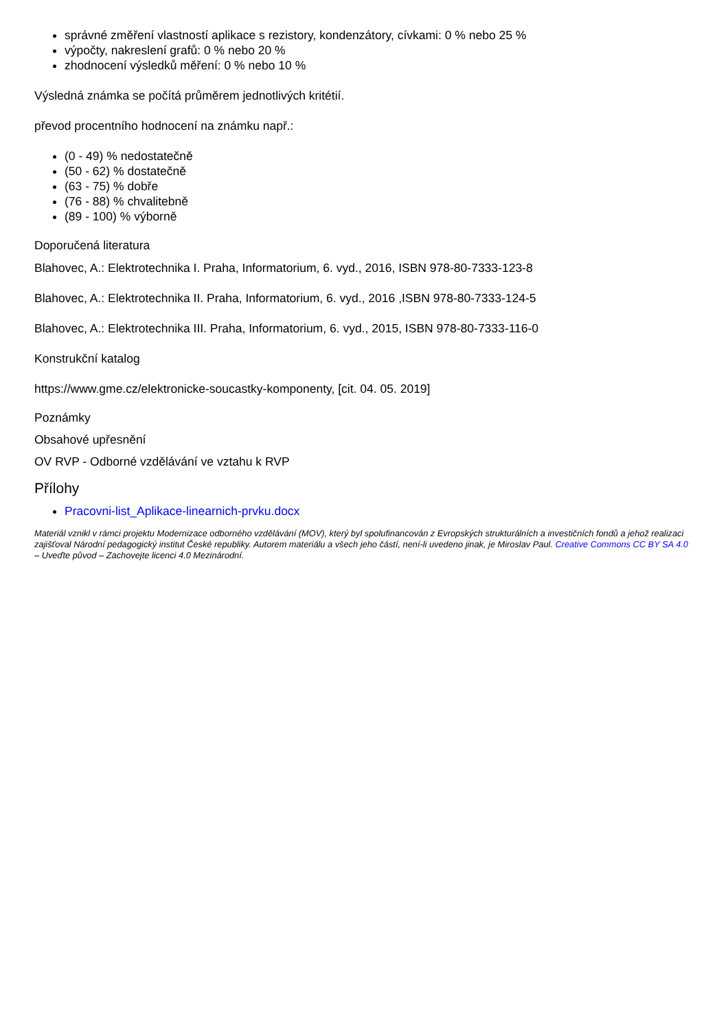správné změření vlastností aplikace s rezistory, kondenzátory, cívkami: 0 % nebo 25 %
výpočty, nakreslení grafů: 0 % nebo 20 %
zhodnocení výsledků měření: 0 % nebo 10 %
Výsledná známka se počítá průměrem jednotlivých kritétií.
převod procentního hodnocení na známku např.:
(0 - 49) % nedostatečně
(50 - 62) % dostatečně
(63 - 75) % dobře
(76 - 88) % chvalitebně
(89 - 100) % výborně
Doporučená literatura
Blahovec, A.: Elektrotechnika I. Praha, Informatorium, 6. vyd., 2016, ISBN 978-80-7333-123-8
Blahovec, A.: Elektrotechnika II. Praha, Informatorium, 6. vyd., 2016 ,ISBN 978-80-7333-124-5
Blahovec, A.: Elektrotechnika III. Praha, Informatorium, 6. vyd., 2015, ISBN 978-80-7333-116-0
Konstrukční katalog
https://www.gme.cz/elektronicke-soucastky-komponenty, [cit. 04. 05. 2019]
Poznámky
Obsahové upřesnění
OV RVP - Odborné vzdělávání ve vztahu k RVP
Přílohy
Pracovni-list_Aplikace-linearnich-prvku.docx
Materiál vznikl v rámci projektu Modernizace odborného vzdělávání (MOV), který byl spolufinancován z Evropských strukturálních a investičních fondů a jehož realizaci zajišťoval Národní pedagogický institut České republiky. Autorem materiálu a všech jeho částí, není-li uvedeno jinak, je Miroslav Paul. Creative Commons CC BY SA 4.0 – Uveďte původ – Zachovejte licenci 4.0 Mezinárodní.